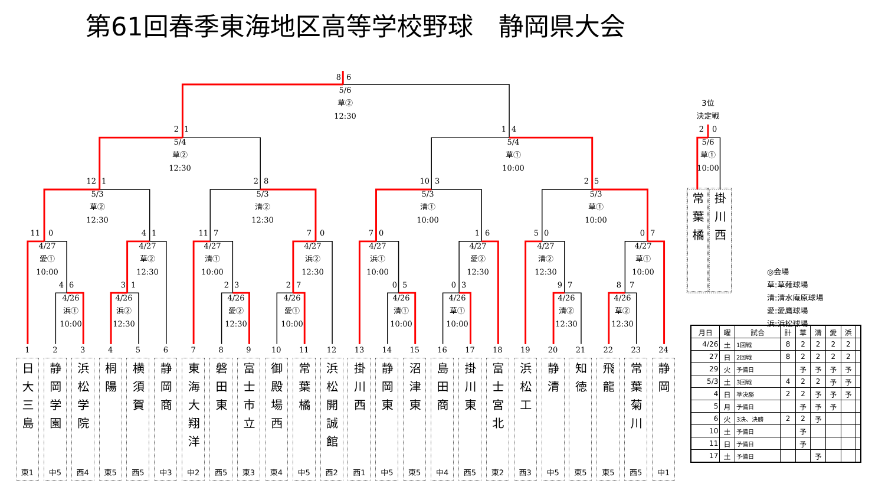第61回春季東海地区高等学校野球　静岡県大会
8
6
5/6
草②
12:30
3位
決定戦
2
1
1
4
2
0
5/4
5/4
5/6
草②
草①
草①
12:30
10:00
10:00
12
1
2
8
10
3
2
5
5/3
5/3
5/3
5/3
草②
清②
清①
草①
12:30
12:30
10:00
10:00
常葉橘
掛川西
11
0
4
1
11
7
7
0
7
0
1
6
5
0
0
7
4/27
4/27
4/27
4/27
4/27
4/27
4/27
4/27
愛①
草②
清①
浜②
浜①
愛②
清②
草①
10:00
12:30
10:00
12:30
10:00
12:30
12:30
10:00
◎会場
草:草薙球場
清:清水庵原球場
愛:愛鷹球場
浜:浜松球場
4
6
3
1
2
3
2
7
0
5
0
3
9
7
8
7
4/26
4/26
4/26
4/26
4/26
4/26
4/26
4/26
浜①
浜②
愛②
愛①
清①
草①
清②
草②
10:00
12:30
12:30
10:00
10:00
10:00
12:30
12:30
1
日大三島
東1
2
静岡学園
中5
3
浜松学院
西4
4
桐陽
東5
5
横須賀
西5
6
静岡商
中3
7
東海大翔洋
中2
8
磐田東
西5
9
富士市立
東3
10
御殿場西
東4
11
常葉橘
中5
12
浜松開誠館
西2
13
掛川西
西1
14
静岡東
中5
15
沼津東
東5
16
島田商
中4
17
掛川東
西5
18
富士宮北
東2
19
浜松工
西3
20
静清
中5
21
知徳
東5
22
飛龍
東5
23
常葉菊川
西5
24
静岡
中1
| 月日 | 曜 | 試合 | 計 | 草 | 清 | 愛 | 浜 | |
| --- | --- | --- | --- | --- | --- | --- | --- | --- |
| 4/26 | 土 | 1回戦 | 8 | 2 | 2 | 2 | 2 | |
| 27 | 日 | 2回戦 | 8 | 2 | 2 | 2 | 2 | |
| 29 | 火 | 予備日 | | 予 | 予 | 予 | 予 | |
| 5/3 | 土 | 3回戦 | 4 | 2 | 2 | 予 | 予 | |
| 4 | 日 | 準決勝 | 2 | 2 | 予 | 予 | 予 | |
| 5 | 月 | 予備日 | | 予 | 予 | 予 | | |
| 6 | 火 | 3決、決勝 | 2 | 2 | 予 | | | |
| 10 | 土 | 予備日 | | 予 | | | | |
| 11 | 日 | 予備日 | | 予 | | | | |
| 17 | 土 | 予備日 | | | 予 | | | |